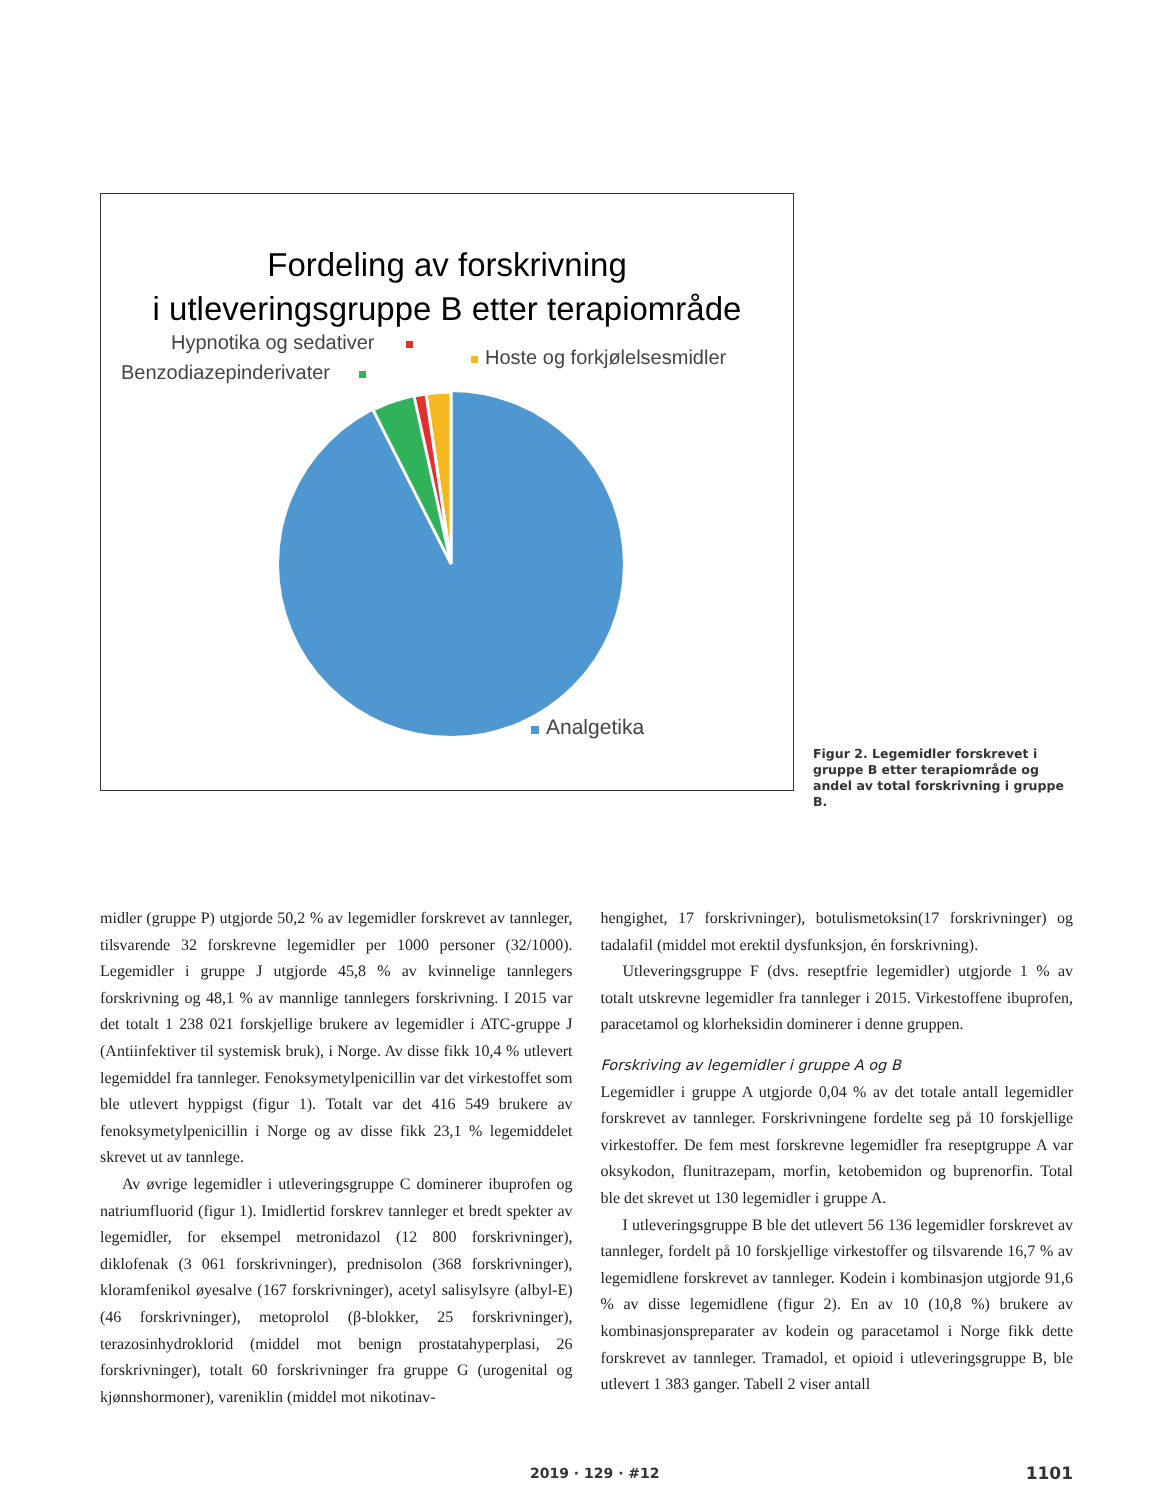Fordeling av forskrivning
i utleveringsgruppe B etter terapiområde
Hypnotika og sedativer
Benzodiazepinderivater
Hoste og forkjølelsesmidler
Analgetika
Figur 2. Legemidler forskrevet i gruppe B etter terapiområde og andel av total forskrivning i gruppe B.
midler (gruppe P) utgjorde 50,2 % av legemidler forskrevet av tannleger, tilsvarende 32 forskrevne legemidler per 1000 personer (32/1000). Legemidler i gruppe J utgjorde 45,8 % av kvinnelige tannlegers forskrivning og 48,1 % av mannlige tannlegers forskrivning. I 2015 var det totalt 1 238 021 forskjellige brukere av legemidler i ATC-gruppe J (Antiinfektiver til systemisk bruk), i Norge. Av disse fikk 10,4 % utlevert legemiddel fra tannleger. Fenoksymetylpenicillin var det virkestoffet som ble utlevert hyppigst (figur 1). Totalt var det 416 549 brukere av fenoksymetylpenicillin i Norge og av disse fikk 23,1 % legemiddelet skrevet ut av tannlege.
Av øvrige legemidler i utleveringsgruppe C dominerer ibuprofen og natriumfluorid (figur 1). Imidlertid forskrev tannleger et bredt spekter av legemidler, for eksempel metronidazol (12 800 forskrivninger), diklofenak (3 061 forskrivninger), prednisolon (368 forskrivninger), kloramfenikol øyesalve (167 forskrivninger), acetyl salisylsyre (albyl-E) (46 forskrivninger), metoprolol (β-blokker, 25 forskrivninger), terazosinhydroklorid (middel mot benign prostatahyperplasi, 26 forskrivninger), totalt 60 forskrivninger fra gruppe G (urogenital og kjønnshormoner), vareniklin (middel mot nikotinav-
hengighet, 17 forskrivninger), botulismetoksin(17 forskrivninger) og tadalafil (middel mot erektil dysfunksjon, én forskrivning).
Utleveringsgruppe F (dvs. reseptfrie legemidler) utgjorde 1 % av totalt utskrevne legemidler fra tannleger i 2015. Virkestoffene ibuprofen, paracetamol og klorheksidin dominerer i denne gruppen.
Forskriving av legemidler i gruppe A og B
Legemidler i gruppe A utgjorde 0,04 % av det totale antall legemidler forskrevet av tannleger. Forskrivningene fordelte seg på 10 forskjellige virkestoffer. De fem mest forskrevne legemidler fra reseptgruppe A var oksykodon, flunitrazepam, morfin, ketobemidon og buprenorfin. Total ble det skrevet ut 130 legemidler i gruppe A.
I utleveringsgruppe B ble det utlevert 56 136 legemidler forskrevet av tannleger, fordelt på 10 forskjellige virkestoffer og tilsvarende 16,7 % av legemidlene forskrevet av tannleger. Kodein i kombinasjon utgjorde 91,6 % av disse legemidlene (figur 2). En av 10 (10,8 %) brukere av kombinasjonspreparater av kodein og paracetamol i Norge fikk dette forskrevet av tannleger. Tramadol, et opioid i utleveringsgruppe B, ble utlevert 1 383 ganger. Tabell 2 viser antall
2019 · 129 · #12 1101